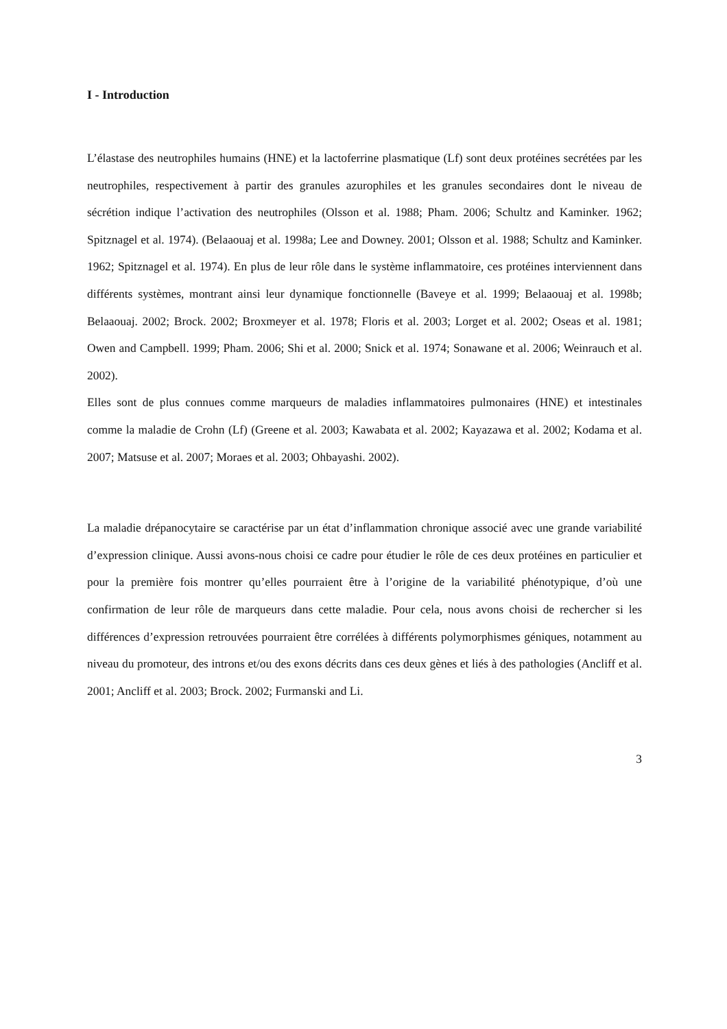I - Introduction
L’élastase des neutrophiles humains (HNE) et la lactoferrine plasmatique (Lf) sont deux protéines secrétées par les neutrophiles, respectivement à partir des granules azurophiles et les granules secondaires dont le niveau de sécrétion indique l’activation des neutrophiles (Olsson et al. 1988; Pham. 2006; Schultz and Kaminker. 1962; Spitznagel et al. 1974). (Belaaouaj et al. 1998a; Lee and Downey. 2001; Olsson et al. 1988; Schultz and Kaminker. 1962; Spitznagel et al. 1974). En plus de leur rôle dans le système inflammatoire, ces protéines interviennent dans différents systèmes, montrant ainsi leur dynamique fonctionnelle (Baveye et al. 1999; Belaaouaj et al. 1998b; Belaaouaj. 2002; Brock. 2002; Broxmeyer et al. 1978; Floris et al. 2003; Lorget et al. 2002; Oseas et al. 1981; Owen and Campbell. 1999; Pham. 2006; Shi et al. 2000; Snick et al. 1974; Sonawane et al. 2006; Weinrauch et al. 2002).
Elles sont de plus connues comme marqueurs de maladies inflammatoires pulmonaires (HNE) et intestinales comme la maladie de Crohn (Lf) (Greene et al. 2003; Kawabata et al. 2002; Kayazawa et al. 2002; Kodama et al. 2007; Matsuse et al. 2007; Moraes et al. 2003; Ohbayashi. 2002).
La maladie drépanocytaire se caractérise par un état d’inflammation chronique associé avec une grande variabilité d’expression clinique. Aussi avons-nous choisi ce cadre pour étudier le rôle de ces deux protéines en particulier et pour la première fois montrer qu’elles pourraient être à l’origine de la variabilité phénotypique, d’où une confirmation de leur rôle de marqueurs dans cette maladie. Pour cela, nous avons choisi de rechercher si les différences d’expression retrouvées pourraient être corrélées à différents polymorphismes géniques, notamment au niveau du promoteur, des introns et/ou des exons décrits dans ces deux gènes et liés à des pathologies (Ancliff et al. 2001; Ancliff et al. 2003; Brock. 2002; Furmanski and Li.
3